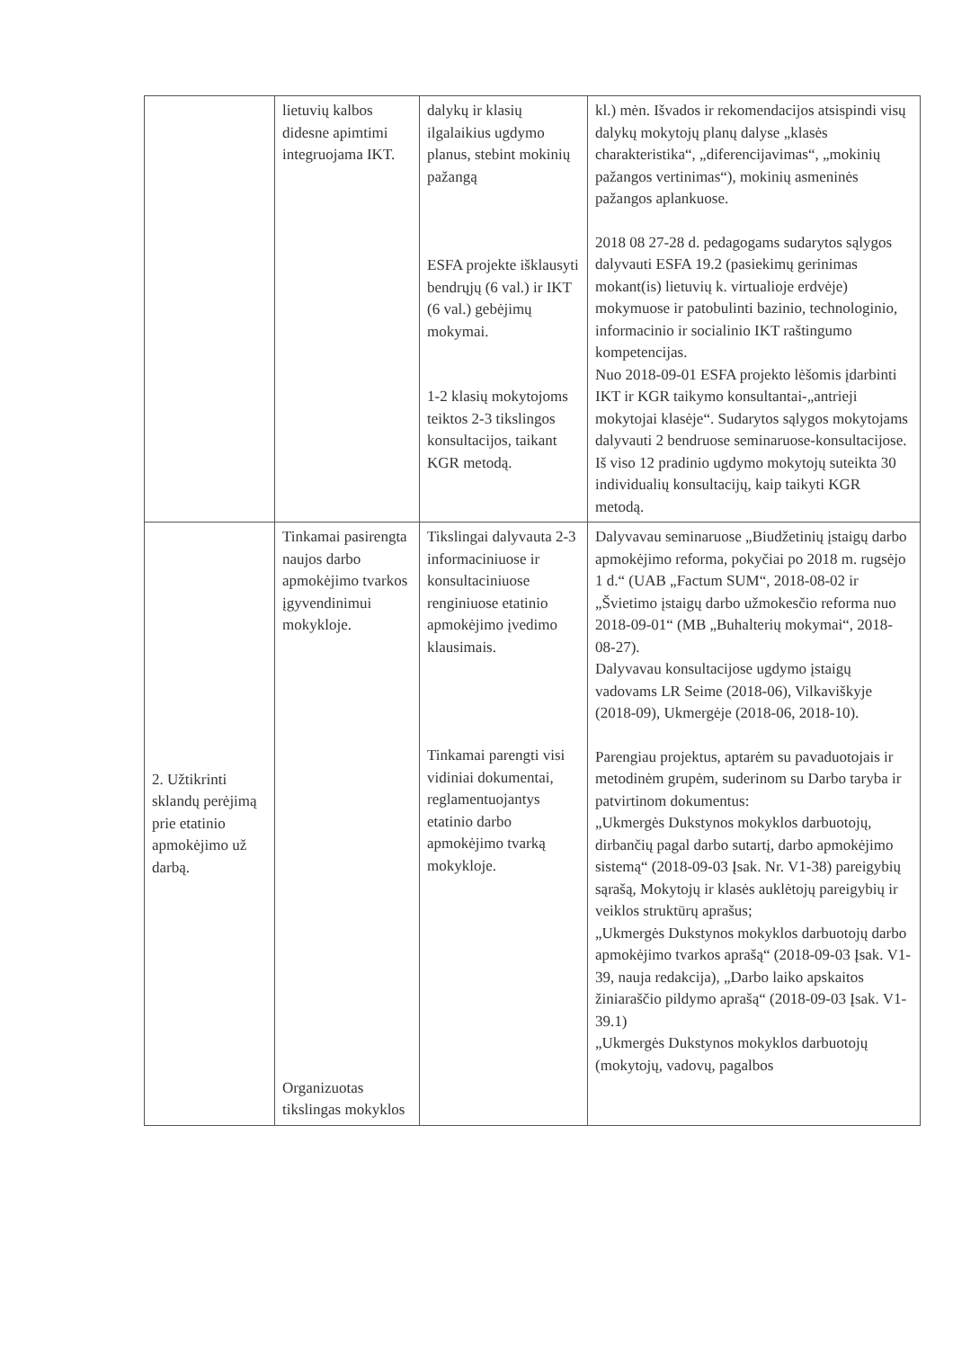| | lietuvių kalbos didesne apimtimi integruojama IKT. | dalykų ir klasių ilgalaikius ugdymo planus, stebint mokinių pažangą ESFA projekte išklausyti bendrųjų (6 val.) ir IKT (6 val.) gebėjimų mokymai. 1-2 klasių mokytojoms teiktos 2-3 tikslingos konsultacijos, taikant KGR metodą. | kl.) mėn. Išvados ir rekomendacijos atsispindi visų dalykų mokytojų planų dalyse „klasės charakteristika“, „diferencijavimas“, „mokinių pažangos vertinimas“), mokinių asmeninės pažangos aplankuose. 2018 08 27-28 d. pedagogams sudarytos sąlygos dalyvauti ESFA 19.2 (pasiekimų gerinimas mokant(is) lietuvių k. virtualioje erdvėje) mokymuose ir patobulinti bazinio, technologinio, informacinio ir socialinio IKT raštingumo kompetencijas. Nuo 2018-09-01 ESFA projekto lėšomis įdarbinti IKT ir KGR taikymo konsultantai-„antrieji mokytojai klasėje“. Sudarytos sąlygos mokytojams dalyvauti 2 bendruose seminaruose-konsultacijose. Iš viso 12 pradinio ugdymo mokytojų suteikta 30 individualių konsultacijų, kaip taikyti KGR metodą. |
| 2. Užtikrinti sklandų perėjimą prie etatinio apmokėjimo už darbą. | Tinkamai pasirengta naujos darbo apmokėjimo tvarkos įgyvendinimui mokykloje. Organizuotas tikslingas mokyklos | Tikslingai dalyvauta 2-3 informaciniuose ir konsultaciniuose renginiuose etatinio apmokėjimo įvedimo klausimais. Tinkamai parengti visi vidiniai dokumentai, reglamentuojantys etatinio darbo apmokėjimo tvarką mokykloje. | Dalyvavau seminaruose „Biudžetinių įstaigų darbo apmokėjimo reforma, pokyčiai po 2018 m. rugsėjo 1 d.“ (UAB „Factum SUM“, 2018-08-02 ir „Švietimo įstaigų darbo užmokesčio reforma nuo 2018-09-01“ (MB „Buhalterių mokymai“, 2018-08-27). Dalyvavau konsultacijose ugdymo įstaigų vadovams LR Seime (2018-06), Vilkaviškyje (2018-09), Ukmergėje (2018-06, 2018-10). Parengiau projektus, aptarėm su pavaduotojais ir metodinėm grupėm, suderinom su Darbo taryba ir patvirtinom dokumentus: „Ukmergės Dukstynos mokyklos darbuotojų, dirbančių pagal darbo sutartį, darbo apmokėjimo sistemą“ (2018-09-03 Įsak. Nr. V1-38) pareigybių sąrašą, Mokytojų ir klasės auklėtojų pareigybių ir veiklos struktūrų aprašus; „Ukmergės Dukstynos mokyklos darbuotojų darbo apmokėjimo tvarkos aprašą“ (2018-09-03 Įsak. V1-39, nauja redakcija), „Darbo laiko apskaitos žiniaraščio pildymo aprašą“ (2018-09-03 Įsak. V1-39.1) „Ukmergės Dukstynos mokyklos darbuotojų (mokytojų, vadovų, pagalbos |